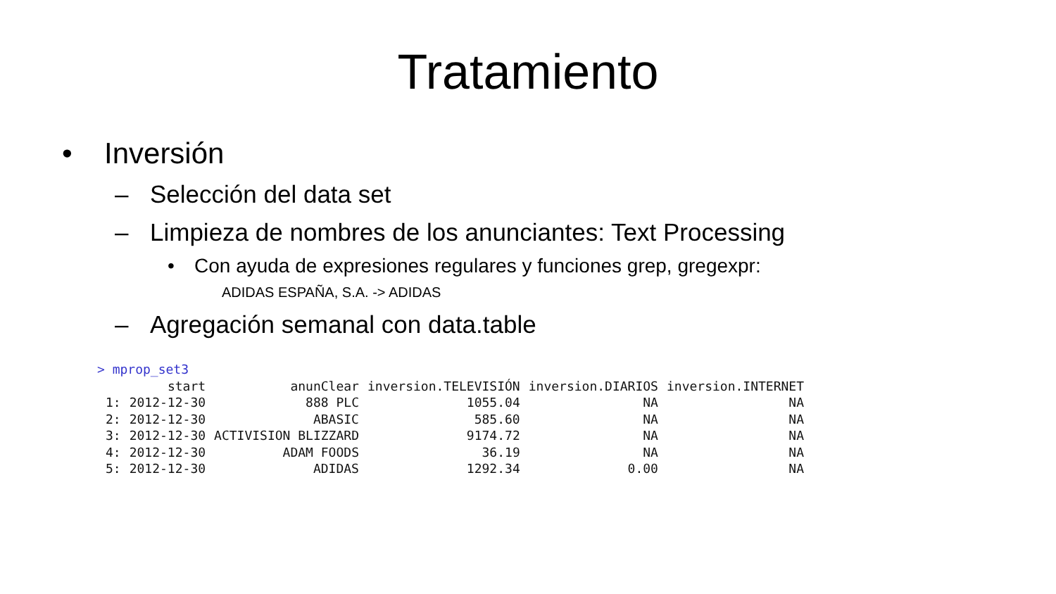Tratamiento
• Inversión
– Selección del data set
– Limpieza de nombres de los anunciantes: Text Processing
• Con ayuda de expresiones regulares y funciones grep, gregexpr:
ADIDAS ESPAÑA, S.A. -> ADIDAS
– Agregación semanal con data.table
> mprop_set3
| | start | anunClear | inversion.TELEVISIÓN | inversion.DIARIOS | inversion.INTERNET |
| --- | --- | --- | --- | --- | --- |
| 1: | 2012-12-30 | 888 PLC | 1055.04 | NA | NA |
| 2: | 2012-12-30 | ABASIC | 585.60 | NA | NA |
| 3: | 2012-12-30 | ACTIVISION BLIZZARD | 9174.72 | NA | NA |
| 4: | 2012-12-30 | ADAM FOODS | 36.19 | NA | NA |
| 5: | 2012-12-30 | ADIDAS | 1292.34 | 0.00 | NA |